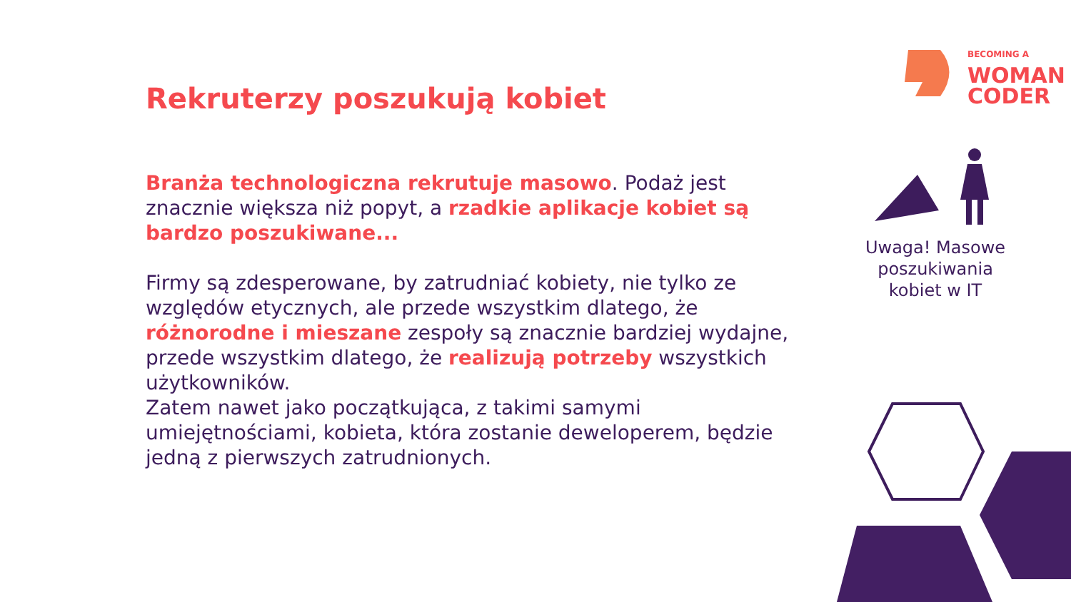BECOMING A
WOMAN
CODER
Uwaga! Masowe poszukiwania kobiet w IT
Rekruterzy poszukują kobiet
Branża technologiczna rekrutuje masowo. Podaż jest znacznie większa niż popyt, a rzadkie aplikacje kobiet są bardzo poszukiwane...
Firmy są zdesperowane, by zatrudniać kobiety, nie tylko ze względów etycznych, ale przede wszystkim dlatego, że różnorodne i mieszane zespoły są znacznie bardziej wydajne, przede wszystkim dlatego, że realizują potrzeby wszystkich użytkowników.
Zatem nawet jako początkująca, z takimi samymi umiejętnościami, kobieta, która zostanie deweloperem, będzie jedną z pierwszych zatrudnionych.